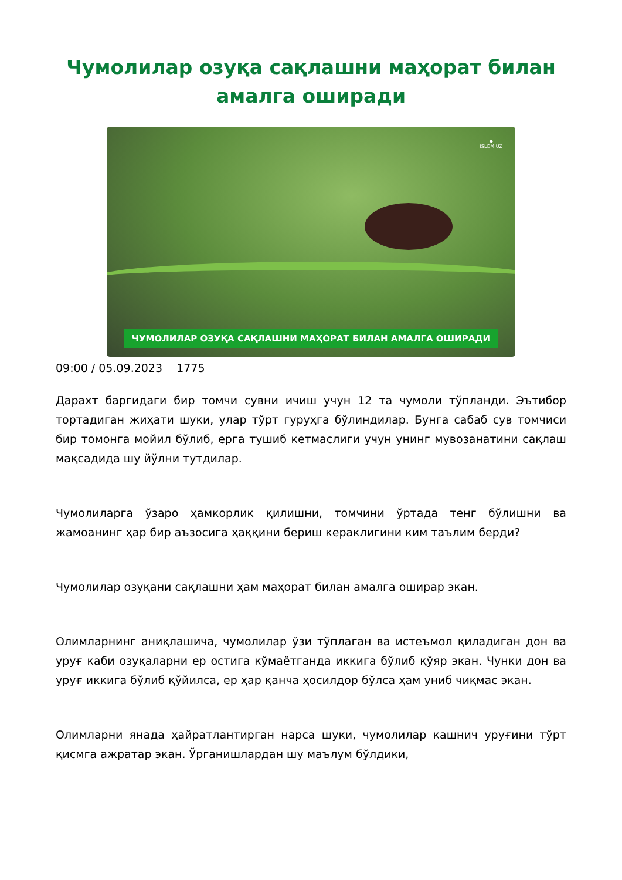Чумолилар озуқа сақлашни маҳорат билан амалга оширади
◆
ISLOM.UZ
ЧУМОЛИЛАР ОЗУҚА САҚЛАШНИ МАҲОРАТ БИЛАН АМАЛГА ОШИРАДИ
09:00 / 05.09.2023 1775
Дарахт баргидаги бир томчи сувни ичиш учун 12 та чумоли тўпланди. Эътибор тортадиган жиҳати шуки, улар тўрт гуруҳга бўлиндилар. Бунга сабаб сув томчиси бир томонга мойил бўлиб, ерга тушиб кетмаслиги учун унинг мувозанатини сақлаш мақсадида шу йўлни тутдилар.
Чумолиларга ўзаро ҳамкорлик қилишни, томчини ўртада тенг бўлишни ва жамоанинг ҳар бир аъзосига ҳаққини бериш кераклигини ким таълим берди?
Чумолилар озуқани сақлашни ҳам маҳорат билан амалга оширар экан.
Олимларнинг аниқлашича, чумолилар ўзи тўплаган ва истеъмол қиладиган дон ва уруғ каби озуқаларни ер остига кўмаётганда иккига бўлиб қўяр экан. Чунки дон ва уруғ иккига бўлиб қўйилса, ер ҳар қанча ҳосилдор бўлса ҳам униб чиқмас экан.
Олимларни янада ҳайратлантирган нарса шуки, чумолилар кашнич уруғини тўрт қисмга ажратар экан. Ўрганишлардан шу маълум бўлдики,